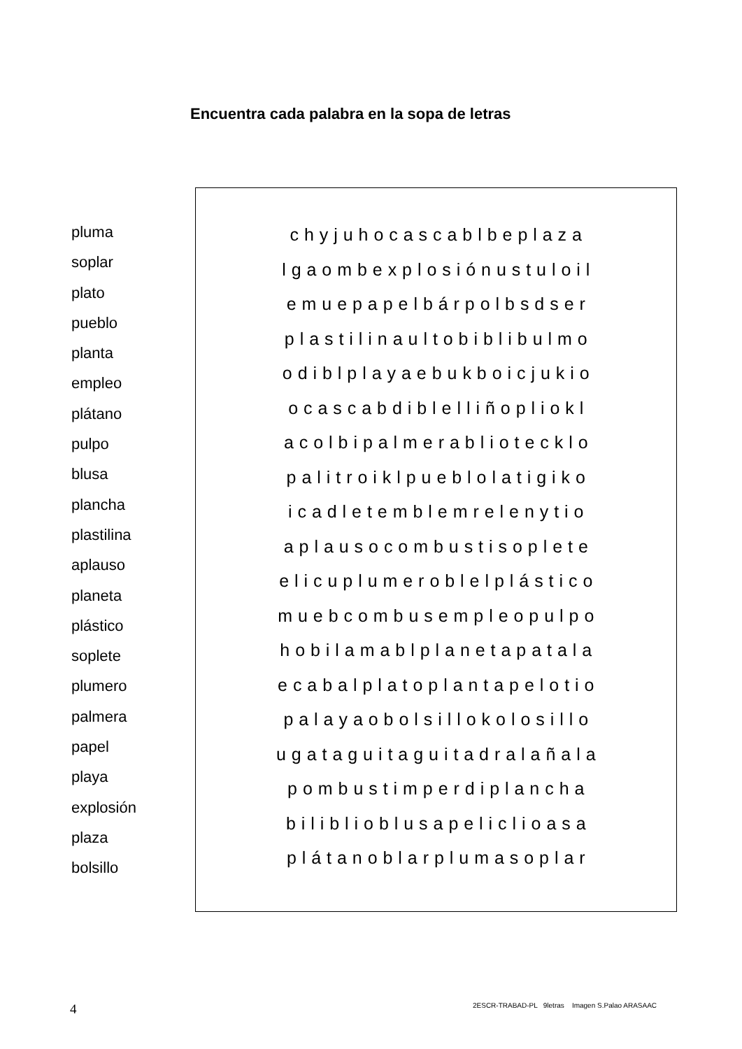Encuentra cada palabra en la sopa de letras
pluma
soplar
plato
pueblo
planta
empleo
plátano
pulpo
blusa
plancha
plastilina
aplauso
planeta
plástico
soplete
plumero
palmera
papel
playa
explosión
plaza
bolsillo
c h y j u h o c a s c a b l b e p l a z a
l g a o m b e x p l o s i ó n u s t u l o i l
e m u e p a p e l b á r p o l b s d s e r
p l a s t i l i n a u l t o b i b l i b u l m o
o d i b l p l a y a e b u k b o i c j u k i o
o c a s c a b d i b l e l l i ñ o p l i o k l
a c o l b i p a l m e r a b l i o t e c k l o
p a l i t r o i k l p u e b l o l a t i g i k o
i c a d l e t e m b l e m r e l e n y t i o
a p l a u s o c o m b u s t i s o p l e t e
e l i c u p l u m e r o b l e l p l á s t i c o
m u e b c o m b u s e m p l e o p u l p o
h o b i l a m a b l p l a n e t a p a t a l a
e c a b a l p l a t o p l a n t a p e l o t i o
p a l a y a o b o l s i l l o k o l o s i l l o
u g a t a g u i t a g u i t a d r a l a ñ a l a
p o m b u s t i m p e r d i p l a n c h a
b i l i b l i o b l u s a p e l i c l i o a s a
p l á t a n o b l a r p l u m a s o p l a r
4
2ESCR-TRABAD-PL 9letras Imagen S.Palao ARASAAC